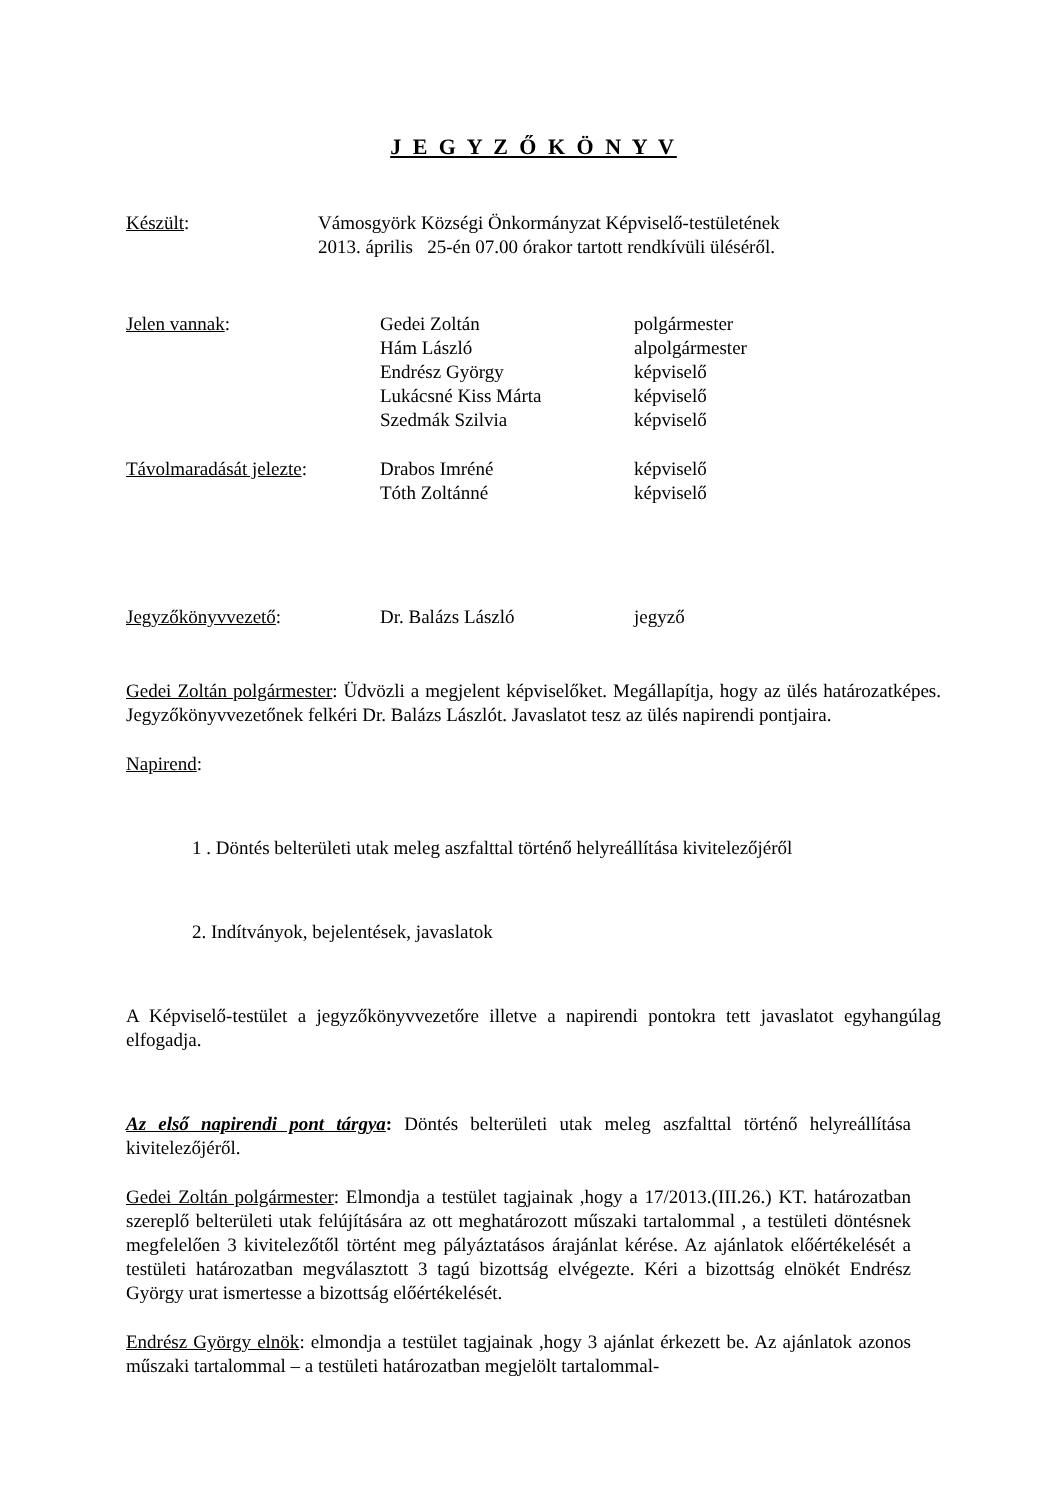J E G Y Z Ő K Ö N Y V
Készült: Vámosgyörk Községi Önkormányzat Képviselő-testületének
2013. április 25-én 07.00 órakor tartott rendkívüli üléséről.
Jelen vannak: Gedei Zoltán
Hám László
Endrész György
Lukácsné Kiss Márta
Szedmák Szilvia
polgármester
alpolgármester
képviselő
képviselő
képviselő
Távolmaradását jelezte:
Drabos Imréné
Tóth Zoltánné
képviselő
képviselő
Jegyzőkönyvvezető: Dr. Balázs László jegyző
Gedei Zoltán polgármester: Üdvözli a megjelent képviselőket. Megállapítja, hogy az ülés határozatképes. Jegyzőkönyvvezetőnek felkéri Dr. Balázs Lászlót. Javaslatot tesz az ülés napirendi pontjaira.
Napirend:
1 . Döntés belterületi utak meleg aszfalttal történő helyreállítása kivitelezőjéről
2. Indítványok, bejelentések, javaslatok
A Képviselő-testület a jegyzőkönyvvezetőre illetve a napirendi pontokra tett javaslatot egyhangúlag elfogadja.
Az első napirendi pont tárgya: Döntés belterületi utak meleg aszfalttal történő helyreállítása kivitelezőjéről.
Gedei Zoltán polgármester: Elmondja a testület tagjainak ,hogy a 17/2013.(III.26.) KT. határozatban szereplő belterületi utak felújítására az ott meghatározott műszaki tartalommal , a testületi döntésnek megfelelően 3 kivitelezőtől történt meg pályáztatásos árajánlat kérése. Az ajánlatok előértékelését a testületi határozatban megválasztott 3 tagú bizottság elvégezte. Kéri a bizottság elnökét Endrész György urat ismertesse a bizottság előértékelését.
Endrész György elnök: elmondja a testület tagjainak ,hogy 3 ajánlat érkezett be. Az ajánlatok azonos műszaki tartalommal – a testületi határozatban megjelölt tartalommal-